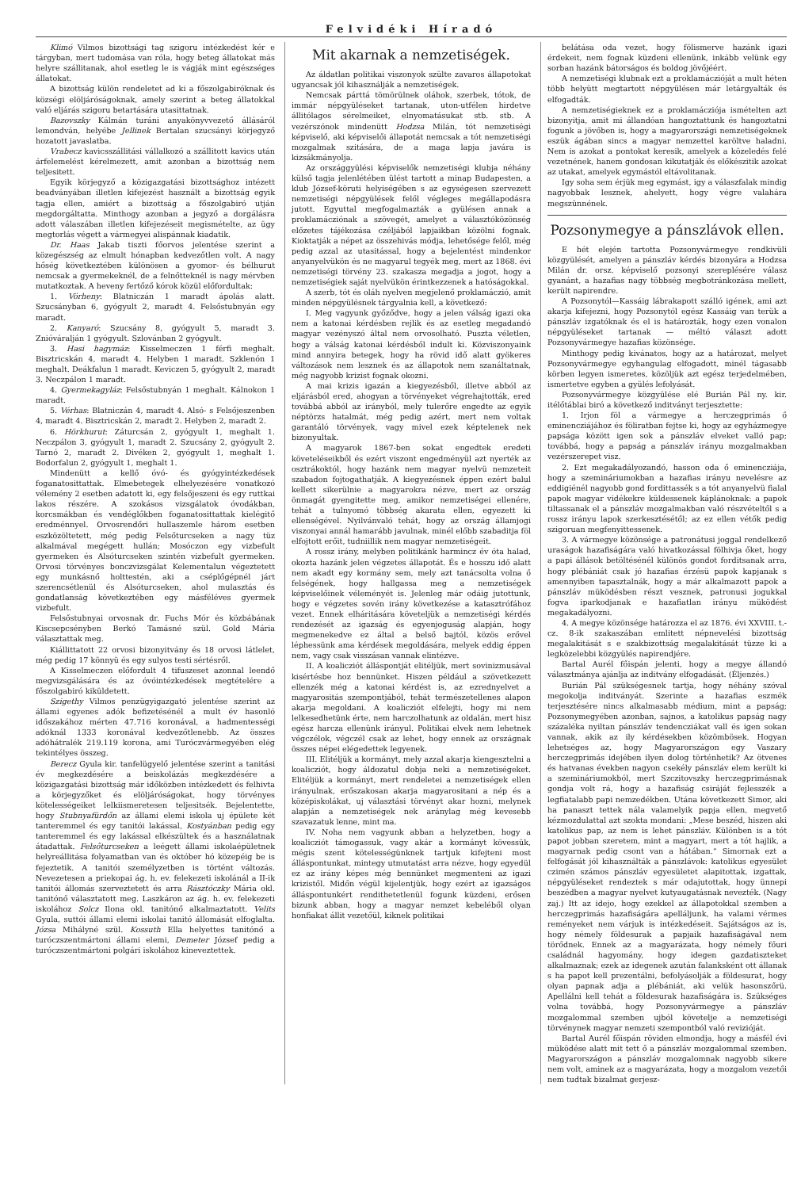Felvidéki Híradó
Klimó Vilmos bizottsági tag szigoru intézkedést kér e tárgyban, mert tudomása van róla, hogy beteg állatokat más helyre szállitanak, ahol esetleg le is vágják mint egészséges állatokat.
A bizottság külön rendeletet ad ki a főszolgabiróknak és községi elöljáróságoknak, amely szerint a beteg állatokkal való eljárás szigoru betartására utasittatnak.
Bazovszky Kálmán turáni anyakönyvvezető állásáról lemondván, helyébe Jellinek Bertalan szucsányi körjegyző hozatott javaslatba.
Vrabecz kavicsszállitási vállalkozó a szállitott kavics után árfelemelést kérelmezett, amit azonban a bizottság nem teljesitett.
Egyik körjegyző a közigazgatási bizottsághoz intézett beadványában illetlen kifejezést használt a bizottság egyik tagja ellen, amiért a bizottság a főszolgabiró utján megdorgáltatta. Minthogy azonban a jegyző a dorgálásra adott válaszában illetlen kifejezéseit megismételte, az ügy megtorlás végett a vármegyei alispánnak kiadatik.
Dr. Haas Jakab tiszti főorvos jelentése szerint a közegészség az elmult hónapban kedvezőtlen volt. A nagy hőség következtében különösen a gyomor- és bélhurut nemcsak a gyermekeknél, de a felnőtteknél is nagy mérvben mutatkoztak. A heveny fertőző kórok közül előfordultak:
1. Vörheny: Blatniczán 1 maradt ápolás alatt. Szucsányban 6, gyógyult 2, maradt 4. Felsőstubnyán egy maradt.
2. Kanyaró: Szucsány 8, gyógyult 5, maradt 3. Znióváralján 1 gyógyult. Szlovánban 2 gyógyult.
3. Hasi hagymáz: Kisselmeczen 1 férfi meghalt. Bisztricskán 4, maradt 4. Helyben 1 maradt. Szklenón 1 meghalt. Deákfalun 1 maradt. Keviczen 5, gyógyult 2, maradt 3. Neczpálon 1 maradt.
4. Gyermekagyláz: Felsőstubnyán 1 meghalt. Kálnokon 1 maradt.
5. Vérhas: Blatniczán 4, maradt 4. Alsó- s Felsőjeszenben 4, maradt 4. Bisztricskán 2, maradt 2. Helyben 2, maradt 2.
6. Hörkhurut: Záturcsán 2, gyógyult 1, meghalt 1. Neczpálon 3, gyógyult 1, maradt 2. Szucsány 2, gyógyult 2. Tarnó 2, maradt 2. Divéken 2, gyógyult 1, meghalt 1. Bodorfalun 2, gyógyult 1, meghalt 1.
Mindenütt a kellő óvó- és gyógyintézkedések foganatosittattak. Elmebetegek elhelyezésére vonatkozó vélemény 2 esetben adatott ki, egy felsőjeszeni és egy ruttkai lakos részére. A szokásos vizsgálatok óvodákban, korcsmákban és vendéglőkben foganatosittattak kielégitő eredménnyel. Orvosrendőri hullaszemle három esetben eszközöltetett, még pedig Felsőturcseken a nagy tüz alkalmával megégett hullán; Mosóczon egy vizbefult gyermeken és Alsóturcseken szintén vizbefult gyermeken. Orvosi törvényes bonczvizsgálat Kelementalun végeztetett egy munkásnő holttestén, aki a cséplőgépnél járt szerencsétlenül és Alsóturcseken, ahol mulasztás és gondatlanság következtében egy másféléves gyermek vizbefult.
Felsőstubnyai orvosnak dr. Fuchs Mór és közbábának Kiscsepcsényben Berkó Tamásné szül. Gold Mária választattak meg.
Kiállittatott 22 orvosi bizonyitvány és 18 orvosi látlelet, még pedig 17 könnyü és egy sulyos testi sértésről.
A Kisselmeczen előfordult 4 tifuszeset azonnal leendő megvizsgálására és az óvóintézkedések megtételére a főszolgabiró kiküldetett.
Szigethy Vilmos penzügyigazgató jelentése szerint az állami egyenes adók befizetésénél a mult év hasonló időszakához mérten 47.716 koronával, a hadmentességi adóknál 1333 koronával kedvezőtlenebb. Az összes adóhátralék 219.119 korona, ami Turóczvármegyében elég tekintélyes összeg.
Berecz Gyula kir. tanfelügyelő jelentése szerint a tanitási év megkezdésére a beiskolázás megkezdésére a közigazgatási bizottság már időközben intézkedett és felhivta a körjegyzőket és elöljáróságokat, hogy törvényes kötelességeiket lelkiismeretesen teljesitsék. Bejelentette, hogy Stubnyafürdőn az állami elemi iskola uj épülete két tanteremmel és egy tanitói lakással, Kostyánban pedig egy tanteremmel és egy lakással elkészültek és a használatnak átadattak. Felsőturcseken a leégett állami iskolaépületnek helyreállitása folyamatban van és október hó közepéig be is fejeztetik. A tanitói személyzetben is történt változás. Nevezetesen a priekopai ág. h. ev. felekezeti iskolánál a II-ik tanitói állomás szerveztetett és arra Rásztóczky Mária okl. tanitónő választatott meg. Laszkáron az ág. h. ev. felekezeti iskolához Solcz Ilona okl. tanitónő alkalmaztatott. Velits Gyula, suttói állami elemi iskolai tanitó állomását elfoglalta. Józsa Mihályné szül. Kossuth Ella helyettes tanitónő a turóczszentmártoni állami elemi, Demeter József pedig a turóczszentmártoni polgári iskolához kineveztettek.
Mit akarnak a nemzetiségek.
Az áldatlan politikai viszonyok szülte zavaros állapotokat ugyancsak jól kihasználják a nemzetiségek.
Nemcsak párttá tömörülnek oláhok, szerbek, tótok, de immár népgyüléseket tartanak, uton-utfélen hirdetve állitólagos sérelmeiket, elnyomatásukat stb. stb. A vezérszónok mindenütt Hodzsa Milán, tót nemzetiségi képviselő, aki képviselői állapotát nemcsak a tót nemzetiségi mozgalmak szitására, de a maga lapja javára is kizsákmányolja.
Az országgyülési képviselők nemzetiségi klubja néhány külső tagja jelenlétében ülést tartott a minap Budapesten, a klub József-köruti helyiségében s az egységesen szervezett nemzetiségi népgyülések felől végleges megállapodásra jutott. Egyuttal megfogalmazták a gyülésen annak a proklamácziónak a szövegét, amelyet a választóközönség előzetes tájékozása czéljából lapjaikban közölni fognak. Kioktatják a népet az összehivás módja, lehetősége felől, még pedig azzal az utasitással, hogy a bejelentést mindenkor anyanyelvükön és ne magyarul tegyék meg, mert az 1868. évi nemzetiségi törvény 23. szakasza megadja a jogot, hogy a nemzetiségiek saját nyelvükön érintkezzenek a hatóságokkal.
A szerb, tót és oláh nyelven megjelenő proklamáczió, amit minden népgyülésnek tárgyalnia kell, a következő:
I. Meg vagyunk győződve, hogy a jelen válság igazi oka nem a katonai kérdésben rejlik és az esetleg megadandó magyar vezényszó által nem orvosolható. Puszta véletlen, hogy a válság katonai kérdésből indult ki. Közviszonyaink mind annyira betegek, hogy ha rövid idő alatt gyökeres változások nem lesznek és az állapotok nem szanáltatnak, még nagyobb krizist fognak okozni.
A mai krizis igazán a kiegyezésből, illetve abból az eljárásból ered, ahogyan a törvényeket végrehajtották, ered továbbá abból az irányból, mely tulerőre engedte az egyik néptörzs hatalmát, még pedig azért, mert nem voltak garantáló törvények, vagy mivel ezek képtelenek nek bizonyultak.
A magyarok 1867-ben sokat engedtek eredeti követeléseikből és ezért viszont engedményül azt nyerték az osztrákoktól, hogy hazánk nem magyar nyelvü nemzeteit szabadon fojtogathatják. A kiegyezésnek éppen ezért balul kellett sikerülnie a magyarokra nézve, mert az ország önmagát gyengitette meg, amikor nemzetiségei ellenére, tehát a tulnyomó többség akarata ellen, egyezett ki ellenségével. Nyilvánvaló tehát, hogy az ország államjogi viszonyai annál hamarább javulnak, minél előbb szabaditja föl elfojtott erőit, tudniillik nem magyar nemzetiségeit.
A rossz irány, melyben politikánk harmincz év óta halad, okozta hazánk jelen végzetes állapotát. És e hosszu idő alatt nem akadt egy kormány sem, mely azt tanácsolta volna ő felségének, hogy hallgassa meg a nemzetiségek képviselőinek véleményét is. Jelenleg már odáig jutottunk, hogy e végzetes sovén irány következése a katasztrófához vezet. Ennek elháritására követeljük a nemzetiségi kérdés rendezését az igazság és egyenjogu­ság alapján, hogy megmenekedve ez által a belső bajtól, közös erővel léphessünk ama kérdések megoldására, melyek eddig éppen nem, vagy csak visszásan vannak elintézve.
II. A koalicziót álláspontját elitéljük, mert sovinizmusával kisértésbe hoz bennünket. Hiszen például a szövetkezett ellenzék még a katonai kérdést is, az ezrednyelvet a magyarositás szempontjából, tehát természetellenes alapon akarja megoldani. A koalicziót elfelejti, hogy mi nem lelkesedhetünk érte, nem harczolhatunk az oldalán, mert hisz egész harcza ellenünk irányul. Politikai elvek nem lehetnek végczélok, végczél csak az lehet, hogy ennek az országnak összes népei elégedettek legyenek.
III. Elitéljük a kormányt, mely azzal akarja kiengesztelni a koalicziót, hogy áldozatul dobja neki a nemzetiségeket. Elitéljük a kormányt, mert rendeletei a nemzetiségek ellen irányulnak, erőszakosan akarja magyarositani a nép és a középiskolákat, uj választási törvényt akar hozni, melynek alapján a nemzetiségek nek aránylag még kevesebb szavazatuk lenne, mint ma.
IV. Noha nem vagyunk abban a helyzetben, hogy a koalicziót támogassuk, vagy akár a kormányt kövessük, mégis szent kötelességünknek tartjuk kifejteni most álláspontunkat, mintegy utmutatást arra nézve, hogy egyedül ez az irány képes még bennünket megmenteni az igazi krizistől. Midőn végül kijelentjük, hogy ezért az igazságos álláspontunkért rendithetetlenül fogunk küzdeni, erősen bizunk abban, hogy a magyar nemzet kebeléből olyan honfiakat állit vezetőül, kiknek politikai
belátása oda vezet, hogy fölismerve hazánk igazi érdekeit, nem fognak küzdeni ellenünk, inkább velünk egy sorban hazánk bátorságos és boldog jövőjéért.
A nemzetiségi klubnak ezt a proklamáczióját a mult héten több helyütt megtartott népgyülésen már letárgyalták és elfogadták.
A nemzetiségieknek ez a proklamácziója ismételten azt bizonyitja, amit mi állandóan hangoztattunk és hangoztatni fogunk a jövőben is, hogy a magyarországi nemzetiségeknek eszük ágában sincs a magyar nemzettel karöltve haladni. Nem is azokat a pontokat keresik, amelyek a közeledés felé vezetnének, hanem gondosan kikutatják és előkészitik azokat az utakat, amelyek egymástól eltávolitanak.
Igy soha sem érjük meg egymást, igy a válaszfalak mindig nagyobbak lesznek, ahelyett, hogy végre valahára megszünnének.
Pozsonymegye a pánszlávok ellen.
E hét elején tartotta Pozsonyvármegye rendkivüli közgyülését, amelyen a pánszláv kérdés bizonyára a Hodzsa Milán dr. orsz. képviselő pozsonyi szereplésére válasz gyanánt, a hazafias nagy többség megbotránkozása mellett, került napirendre.
A Pozsonytól—Kassáig lábrakapott szálló igének, ami azt akarja kifejezni, hogy Pozsonytól egész Kassáig van terük a pánszláv izgatóknak és el is határozták, hogy ezen vonalon népgyüléseket tartanak — méltó választ adott Pozsonyvármegye hazafias közönsége.
Minthogy pedig kivánatos, hogy az a határozat, melyet Pozsonyvármegye egyhangulag elfogadott, minél tágasabb körben legyen ismeretes, közöljük azt egész terjedelmében, ismertetve egyben a gyülés lefolyását.
Pozsonyvármegye közgyülése elé Burián Pál ny. kir. itélőtáblai biró a következő inditványt terjesztette:
1. Irjon föl a vármegye a herczegprimás ő eminencziájához és föliratban fejtse ki, hogy az egyházmegye papsága között igen sok a pánszláv elveket valló pap; továbbá, hogy a papság a pánszláv irányu mozgalmakban vezérszerepet visz.
2. Ezt megakadályozandó, hasson oda ő eminencziája, hogy a szemináriumokban a hazafias irányu nevelésre az eddigiénél nagyobb gond fordittassék s a tót anyanyelvü fialal papok magyar vidékekre küldessenek káplánoknak: a papok tiltassanak el a pánszláv mozgalmakban való részvételtől s a rossz irányu lapok szerkesztésétől; az ez ellen vétők pedig szigoruan megfenyittessenek.
3. A vármegye közönsége a patronátusi joggal rendelkező uraságok hazafiságára való hivatkozással fölhivja őket, hogy a papi állások betöltésénél különös gondot forditsanak arra, hogy plébániát csak jó hazafias érzésü papok kapjanak s amennyiben tapasztalnák, hogy a már alkalmazott papok a pánszláv müködésben részt vesznek, patronusi jogukkal fogva iparkodjanak e hazafiatlan irányu müködést megakadályozni.
4. A megye közönsége határozza el az 1876. évi XXVIII. t.-cz. 8-ik szakaszában emlitett népnevelési bizottság megalakitását s e szakbizottság megalakitását tüzze ki a legközelebbi közgyülés napirendjére.
Bartal Aurél főispán jelenti, hogy a megye állandó választmánya ajánlja az inditvány elfogadását. (Éljenzés.)
Burián Pál szükségesnek tartja, hogy néhány szóval megokolja inditványát. Szerinte a hazafias eszmék terjesztésére nincs alkalmasabb médium, mint a papság; Pozsonymegyében azonban, sajnos, a katolikus papság nagy százaléka nyiltan pánszláv tendencziákat vall és igen sokan vannak, akik az ily kérdésekben közömbösek. Hogyan lehetséges az, hogy Magyarországon egy Vaszary herczegprimás idejében ilyen dolog történhetik? Az ötvenes és hatvanas években nagyon csekély pánszláv elem került ki a szemináriumokból, mert Szczitovszky herczegprimásnak gondja volt rá, hogy a hazafiság csiráját fejlesszék a legfiatalabb papi nemzedékben. Utána következett Simor, aki ha panaszt tettek nála valamelyik papja ellen, megvető kézmozdulattal azt szokta mondani: „Mese beszéd, hiszen aki katolikus pap, az nem is lehet pánszláv. Különben is a tót papot jobban szeretem, mint a magyart, mert a tót hajlik, a magyarnak pedig csont van a hátában.“ Simornak ezt a felfogását jól kihasználták a pánszlávok: katolikus egyesület czimén számos pánszláv egyesületet alapitottak, izgattak, népgyüléseket rendeztek s már odajutottak, hogy ünnepi beszédben a magyar nyelvet kutyaugatásnak nevezték. (Nagy zaj.) Itt az idejo, hogy ezekkel az állapotokkal szemben a herczegprimás hazafiságára apelláljunk, ha valami vérmes reményeket nem várjuk is intézkedéseit. Sajátságos az is, hogy némely földesurak a papjaik hazafiságával nem törődnek. Ennek az a magyarázata, hogy némely főuri családnál hagyomány, hogy idegen gazdatiszteket alkalmaznak; ezek az idegenek azután falanksként ott állanak s ha papot kell prezentálni, befolyásolják a földesurat, hogy olyan papnak adja a plébániát, aki velük hasonszőrü. Apellálni kell tehát a földesurak hazafiságára is. Szükséges volna továbbá, hogy Pozsonyvármegye a pánszláv mozgalommal szemben ujból követelje a nemzetiségi törvénynek magyar nemzeti szempontból való revizióját.
Bartal Aurél főispán röviden elmondja, hogy a másfél évi müködése alatt mit tett ő a pánszláv mozgalommal szemben. Magyarországon a pánszláv mozgalomnak nagyobb sikere nem volt, aminek az a magyarázata, hogy a mozgalom vezetői nem tudtak bizalmat gerjesz-